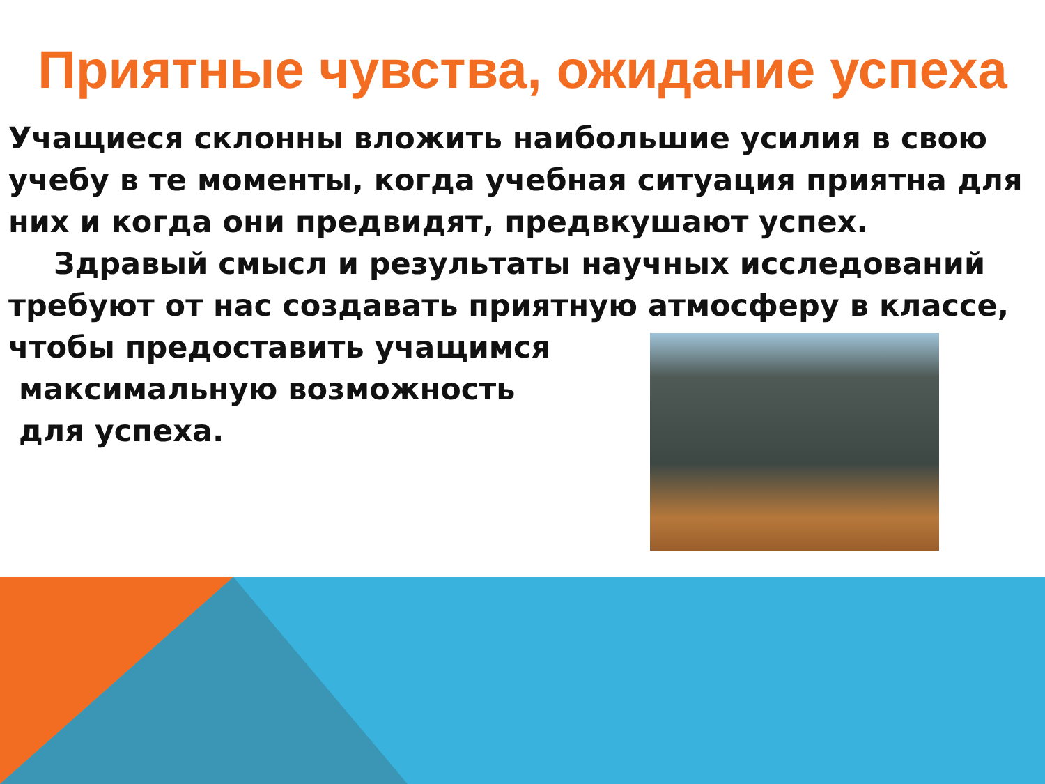Приятные чувства, ожидание успеха
Учащиеся склонны вложить наибольшие усилия в свою учебу в те моменты, когда учебная ситуация приятна для них и когда они предвидят, предвкушают успех.
Здравый смысл и результаты научных исследований
требуют от нас создавать приятную атмосферу в классе,
чтобы предоставить учащимся
максимальную возможность
для успеха.